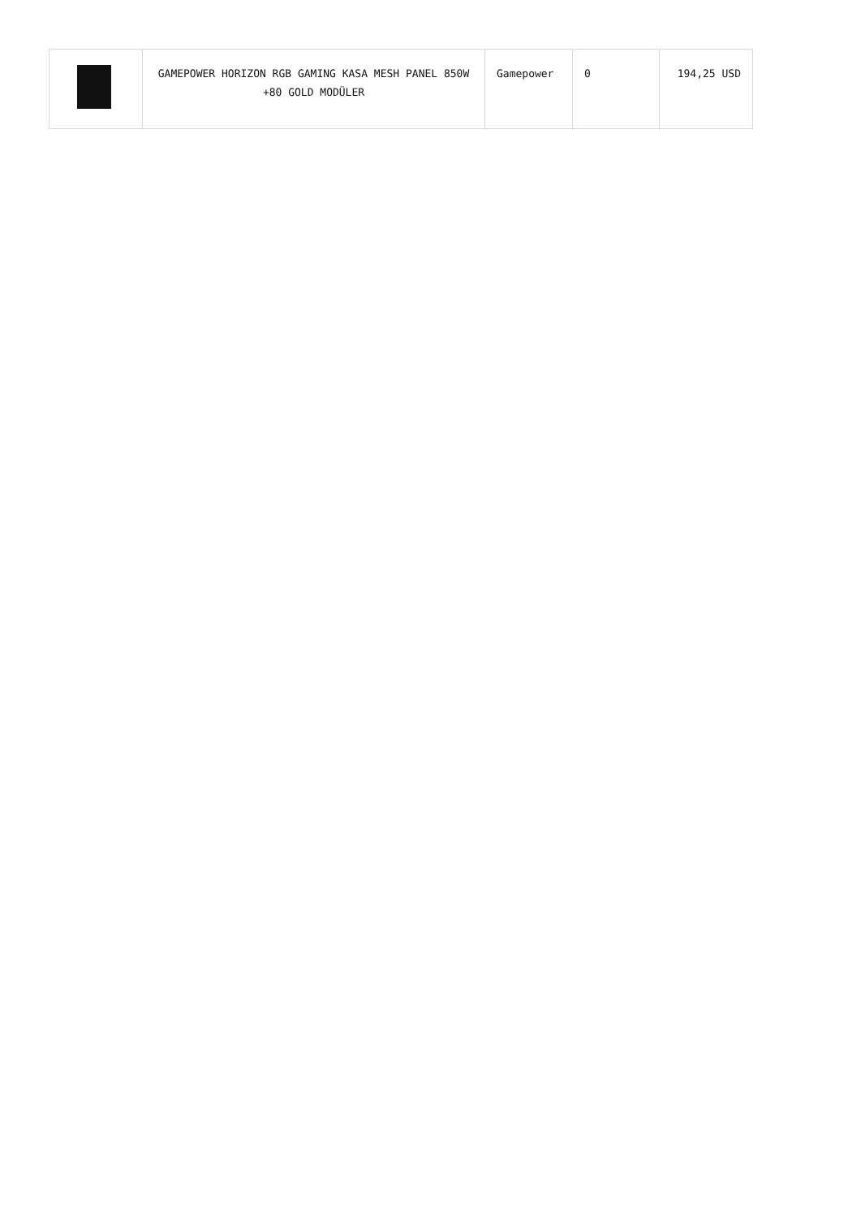| | GAMEPOWER HORIZON RGB GAMING KASA MESH PANEL 850W +80 GOLD MODÜLER | Gamepower | 0 | 194,25 USD |